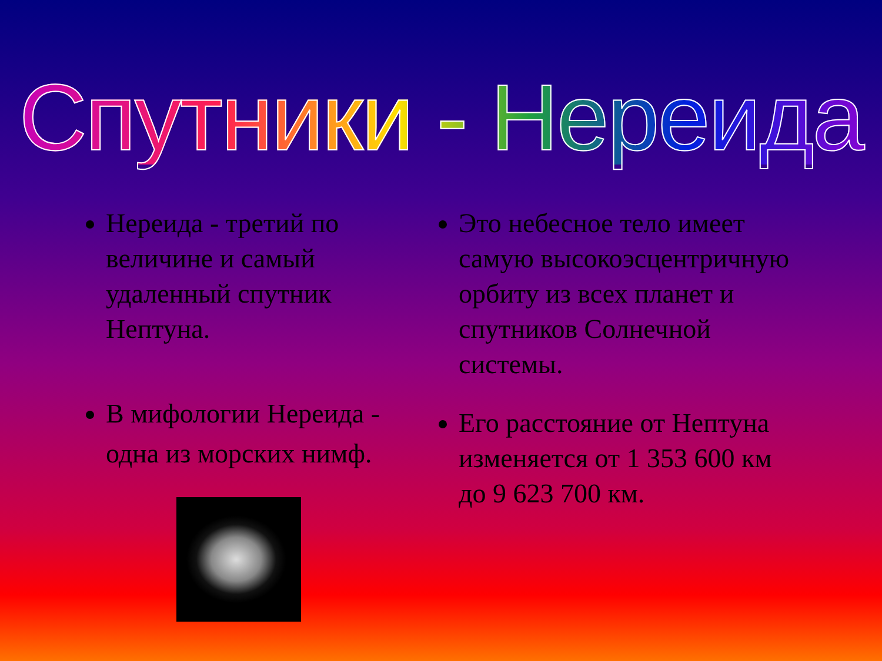Спутники - Нереида
Нереида - третий по величине и самый удаленный спутник Нептуна.
В мифологии Нереида - одна из морских нимф.
Это небесное тело имеет самую высокоэсцентричную орбиту из всех планет и спутников Солнечной системы.
Его расстояние от Нептуна изменяется от 1 353 600 км до 9 623 700 км.